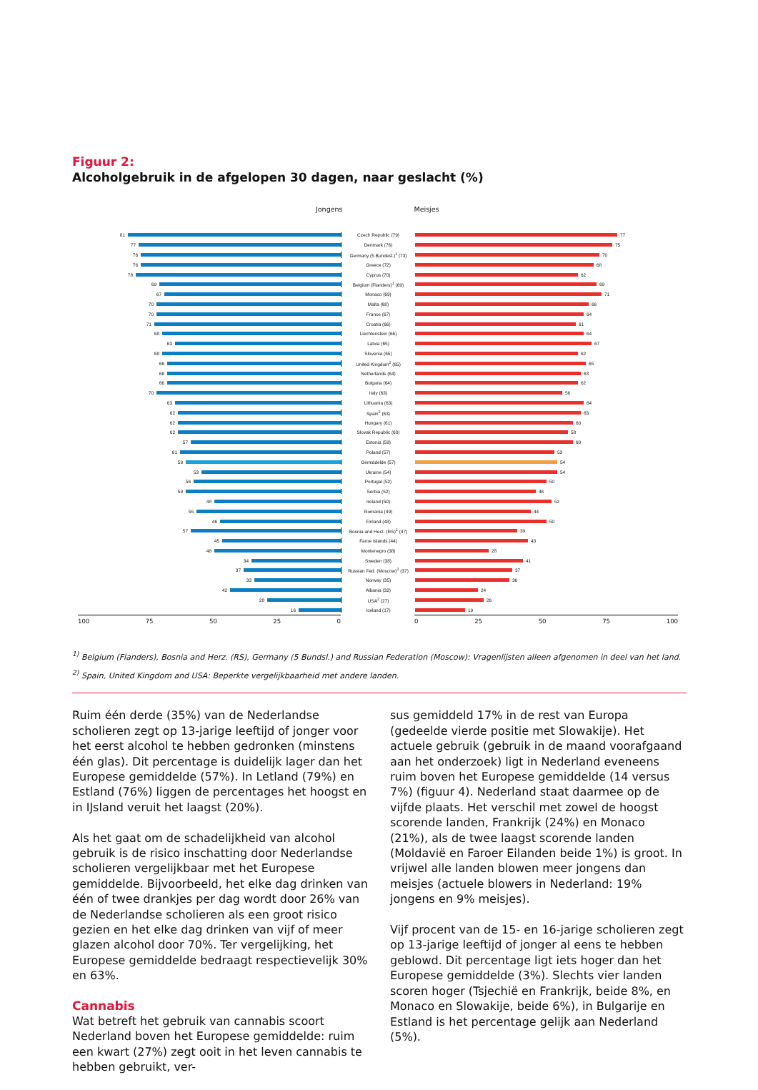Figuur 2:
Alcoholgebruik in de afgelopen 30 dagen, naar geslacht (%)
Jongens Meisjes
81 Czech Republic (79) 77
77 Denmark (76) 75
76 Germany (5 Bundesl.)<sup>1</sup> (73) 70
76 Greece (72) 68
78 Cyprus (70) 62
69 Belgium (Flanders)<sup>1</sup> (69) 69
67 Monaco (69) 71
70 Malta (68) 66
70 France (67) 64
71 Croatia (66) 61
68 Liechtenstein (66) 64
63 Latvia (65) 67
68 Slovenia (65) 62
66 United Kingdom<sup>2</sup> (65) 65
66 Netherlands (64) 63
66 Bulgaria (64) 62
70 Italy (63) 56
63 Lithuania (63) 64
62 Spain<sup>2</sup> (63) 63
62 Hungary (61) 60
62 Slovak Republic (60) 58
57 Estonia (59) 60
61 Poland (57) 53
59 Gemiddelde (57) 54
53 Ukraine (54) 54
56 Portugal (52) 50
59 Serbia (52) 46
48 Ireland (50) 52
55 Romania (49) 44
46 Finland (48) 50
57
Bosnia and Herz. (RS)<sup>1</sup> (47)
39
45 Faroe Islands (44) 43
48 Montenegro (38) 28
34 Sweden (38) 41
37
Russian Fed. (Moscow)<sup>1</sup> (37)
37
33 Norway (35) 36
42 Albania (32) 24
28 USA<sup>2</sup> (27) 26
16 Iceland (17) 19
100 75 50 25 0 0 25 50 75 100
<sup>1)</sup> Belgium (Flanders), Bosnia and Herz. (RS), Germany (5 Bundsl.) and Russian Federation (Moscow): Vragenlijsten alleen afgenomen in deel van het land.
<sup>2)</sup> Spain, United Kingdom and USA: Beperkte vergelijkbaarheid met andere landen.
Ruim één derde (35%) van de Nederlandse scholieren zegt op 13-jarige leeftijd of jonger voor het eerst alcohol te hebben gedronken (minstens één glas). Dit percentage is duidelijk lager dan het Europese gemiddelde (57%). In Letland (79%) en Estland (76%) liggen de percentages het hoogst en in IJsland veruit het laagst (20%).
Als het gaat om de schadelijkheid van alcohol gebruik is de risico inschatting door Nederlandse scholieren vergelijkbaar met het Europese gemiddelde. Bijvoorbeeld, het elke dag drinken van één of twee drankjes per dag wordt door 26% van de Nederlandse scholieren als een groot risico gezien en het elke dag drinken van vijf of meer glazen alcohol door 70%. Ter vergelijking, het Europese gemiddelde bedraagt respectievelijk 30% en 63%.
Cannabis
Wat betreft het gebruik van cannabis scoort Nederland boven het Europese gemiddelde: ruim een kwart (27%) zegt ooit in het leven cannabis te hebben gebruikt, ver-
sus gemiddeld 17% in de rest van Europa (gedeelde vierde positie met Slowakije). Het actuele gebruik (gebruik in de maand voorafgaand aan het onderzoek) ligt in Nederland eveneens ruim boven het Europese gemiddelde (14 versus 7%) (figuur 4). Nederland staat daarmee op de vijfde plaats. Het verschil met zowel de hoogst scorende landen, Frankrijk (24%) en Monaco (21%), als de twee laagst scorende landen (Moldavië en Faroer Eilanden beide 1%) is groot. In vrijwel alle landen blowen meer jongens dan meisjes (actuele blowers in Nederland: 19% jongens en 9% meisjes).
Vijf procent van de 15- en 16-jarige scholieren zegt op 13-jarige leeftijd of jonger al eens te hebben geblowd. Dit percentage ligt iets hoger dan het Europese gemiddelde (3%). Slechts vier landen scoren hoger (Tsjechië en Frankrijk, beide 8%, en Monaco en Slowakije, beide 6%), in Bulgarije en Estland is het percentage gelijk aan Nederland (5%).